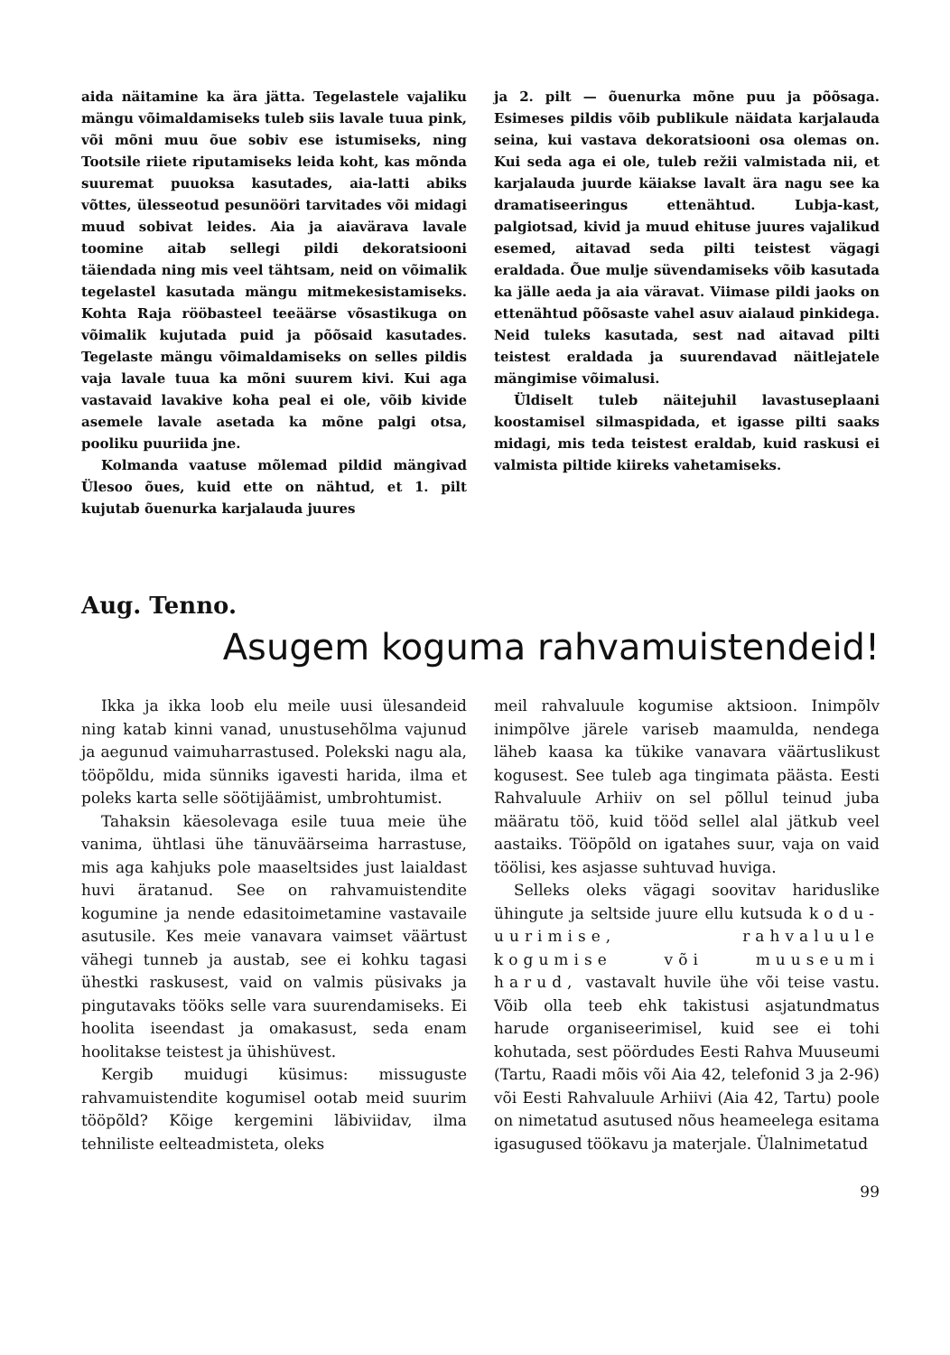aida näitamine ka ära jätta. Tegelastele vajaliku mängu võimaldamiseks tuleb siis lavale tuua pink, või mõni muu õue sobiv ese istumiseks, ning Tootsile riiete riputamiseks leida koht, kas mõnda suuremat puuoksa kasutades, aia-latti abiks võttes, ülesseotud pesunööri tarvitades või midagi muud sobivat leides. Aia ja aiavärava lavale toomine aitab sellegi pildi dekoratsiooni täiendada ning mis veel tähtsam, neid on võimalik tegelastel kasutada mängu mitmekesistamiseks. Kohta Raja rööbasteel teeäärse võsastikuga on võimalik kujutada puid ja põõsaid kasutades. Tegelaste mängu võimaldamiseks on selles pildis vaja lavale tuua ka mõni suurem kivi. Kui aga vastavaid lavakive koha peal ei ole, võib kivide asemele lavale asetada ka mõne palgi otsa, pooliku puuriida jne.
Kolmanda vaatuse mõlemad pildid mängivad Ülesoo õues, kuid ette on nähtud, et 1. pilt kujutab õuenurka karjalauda juures
ja 2. pilt — õuenurka mõne puu ja põõsaga. Esimeses pildis võib publikule näidata karjalauda seina, kui vastava dekoratsiooni osa olemas on. Kui seda aga ei ole, tuleb režii valmistada nii, et karjalauda juurde käiakse lavalt ära nagu see ka dramatiseeringus ettenähtud. Lubja-kast, palgiotsad, kivid ja muud ehituse juures vajalikud esemed, aitavad seda pilti teistest vägagi eraldada. Õue mulje süvendamiseks võib kasutada ka jälle aeda ja aia väravat. Viimase pildi jaoks on ettenähtud põõsaste vahel asuv aialaud pinkidega. Neid tuleks kasutada, sest nad aitavad pilti teistest eraldada ja suurendavad näitlejatele mängimise võimalusi.
Üldiselt tuleb näitejuhil lavastuseplaani koostamisel silmaspidada, et igasse pilti saaks midagi, mis teda teistest eraldab, kuid raskusi ei valmista piltide kiireks vahetamiseks.
Aug. Tenno.
Asugem koguma rahvamuistendeid!
Ikka ja ikka loob elu meile uusi ülesandeid ning katab kinni vanad, unustusehõlma vajunud ja aegunud vaimuharrastused. Polekski nagu ala, tööpõldu, mida sünniks igavesti harida, ilma et poleks karta selle söötijäämist, umbrohtumist.
Tahaksin käesolevaga esile tuua meie ühe vanima, ühtlasi ühe tänuväärseima harrastuse, mis aga kahjuks pole maaseltsides just laialdast huvi äratanud. See on rahvamuistendite kogumine ja nende edasitoimetamine vastavaile asutusile. Kes meie vanavara vaimset väärtust vähegi tunneb ja austab, see ei kohku tagasi ühestki raskusest, vaid on valmis püsivaks ja pingutavaks tööks selle vara suurendamiseks. Ei hoolita iseendast ja omakasust, seda enam hoolitakse teistest ja ühishüvest.
Kergib muidugi küsimus: missuguste rahvamuistendite kogumisel ootab meid suurim tööpõld? Kõige kergemini läbiviidav, ilma tehniliste eelteadmisteta, oleks
meil rahvaluule kogumise aktsioon. Inimpõlv inimpõlve järele variseb maamulda, nendega läheb kaasa ka tükike vanavara väärtuslikust kogusest. See tuleb aga tingimata päästa. Eesti Rahvaluule Arhiiv on sel põllul teinud juba määratu töö, kuid tööd sellel alal jätkub veel aastaiks. Tööpõld on igatahes suur, vaja on vaid töölisi, kes asjasse suhtuvad huviga.
Selleks oleks vägagi soovitav hariduslike ühingute ja seltside juure ellu kutsuda kodu-uurimise, rahvaluule kogumise või muuseumi harud, vastavalt huvile ühe või teise vastu. Võib olla teeb ehk takistusi asjatundmatus harude organiseerimisel, kuid see ei tohi kohutada, sest pöördudes Eesti Rahva Muuseumi (Tartu, Raadi mõis või Aia 42, telefonid 3 ja 2-96) või Eesti Rahvaluule Arhiivi (Aia 42, Tartu) poole on nimetatud asutused nõus heameelega esitama igasugused töökavu ja materjale. Ülalnimetatud
99